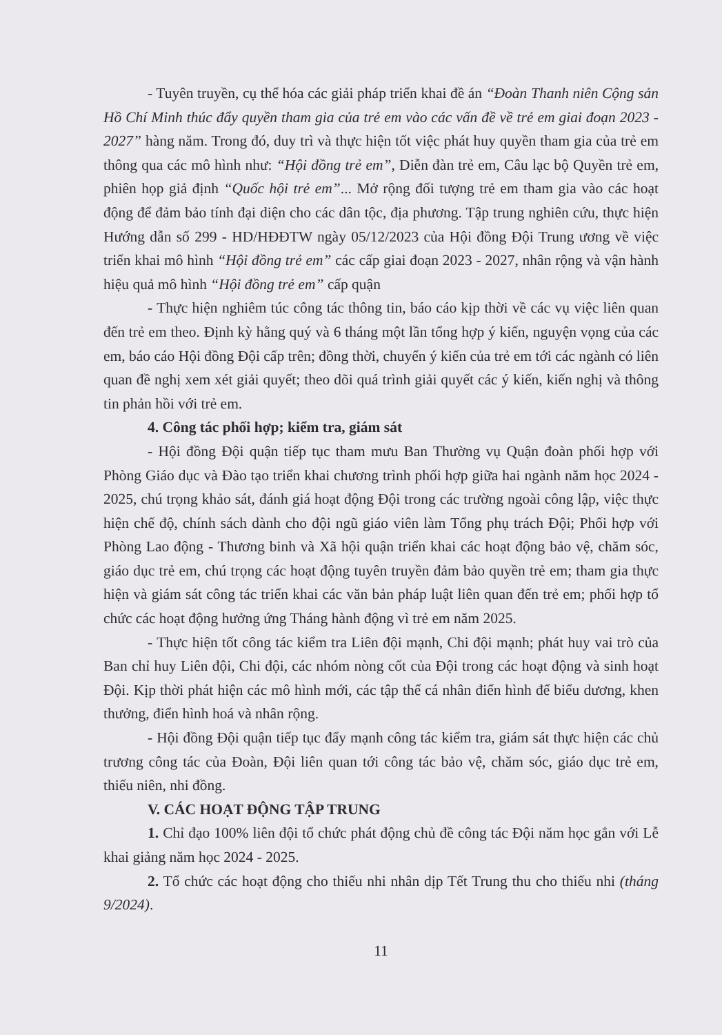- Tuyên truyền, cụ thể hóa các giải pháp triển khai đề án “Đoàn Thanh niên Cộng sản Hồ Chí Minh thúc đẩy quyền tham gia của trẻ em vào các vấn đề về trẻ em giai đoạn 2023 - 2027” hàng năm. Trong đó, duy trì và thực hiện tốt việc phát huy quyền tham gia của trẻ em thông qua các mô hình như: “Hội đồng trẻ em”, Diễn đàn trẻ em, Câu lạc bộ Quyền trẻ em, phiên họp giả định “Quốc hội trẻ em”... Mở rộng đối tượng trẻ em tham gia vào các hoạt động để đảm bảo tính đại diện cho các dân tộc, địa phương. Tập trung nghiên cứu, thực hiện Hướng dẫn số 299 - HD/HĐĐTW ngày 05/12/2023 của Hội đồng Đội Trung ương về việc triển khai mô hình “Hội đồng trẻ em” các cấp giai đoạn 2023 - 2027, nhân rộng và vận hành hiệu quả mô hình “Hội đồng trẻ em” cấp quận
- Thực hiện nghiêm túc công tác thông tin, báo cáo kịp thời về các vụ việc liên quan đến trẻ em theo. Định kỳ hằng quý và 6 tháng một lần tổng hợp ý kiến, nguyện vọng của các em, báo cáo Hội đồng Đội cấp trên; đồng thời, chuyển ý kiến của trẻ em tới các ngành có liên quan đề nghị xem xét giải quyết; theo dõi quá trình giải quyết các ý kiến, kiến nghị và thông tin phản hồi với trẻ em.
4. Công tác phối hợp; kiểm tra, giám sát
- Hội đồng Đội quận tiếp tục tham mưu Ban Thường vụ Quận đoàn phối hợp với Phòng Giáo dục và Đào tạo triển khai chương trình phối hợp giữa hai ngành năm học 2024 - 2025, chú trọng khảo sát, đánh giá hoạt động Đội trong các trường ngoài công lập, việc thực hiện chế độ, chính sách dành cho đội ngũ giáo viên làm Tổng phụ trách Đội; Phối hợp với Phòng Lao động - Thương binh và Xã hội quận triển khai các hoạt động bảo vệ, chăm sóc, giáo dục trẻ em, chú trọng các hoạt động tuyên truyền đảm bảo quyền trẻ em; tham gia thực hiện và giám sát công tác triển khai các văn bản pháp luật liên quan đến trẻ em; phối hợp tổ chức các hoạt động hưởng ứng Tháng hành động vì trẻ em năm 2025.
- Thực hiện tốt công tác kiểm tra Liên đội mạnh, Chi đội mạnh; phát huy vai trò của Ban chỉ huy Liên đội, Chi đội, các nhóm nòng cốt của Đội trong các hoạt động và sinh hoạt Đội. Kịp thời phát hiện các mô hình mới, các tập thể cá nhân điển hình để biểu dương, khen thưởng, điển hình hoá và nhân rộng.
- Hội đồng Đội quận tiếp tục đẩy mạnh công tác kiểm tra, giám sát thực hiện các chủ trương công tác của Đoàn, Đội liên quan tới công tác bảo vệ, chăm sóc, giáo dục trẻ em, thiếu niên, nhi đồng.
V. CÁC HOẠT ĐỘNG TẬP TRUNG
1. Chỉ đạo 100% liên đội tổ chức phát động chủ đề công tác Đội năm học gắn với Lễ khai giảng năm học 2024 - 2025.
2. Tổ chức các hoạt động cho thiếu nhi nhân dịp Tết Trung thu cho thiếu nhi (tháng 9/2024).
11